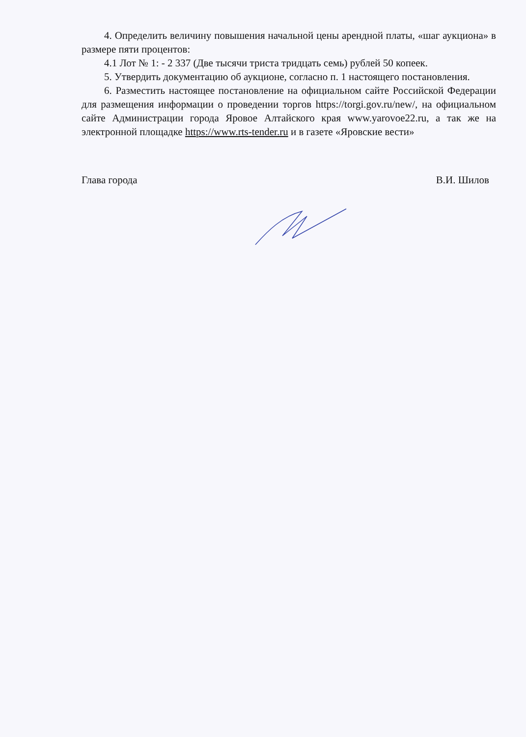4. Определить величину повышения начальной цены арендной платы, «шаг аукциона» в размере пяти процентов:
4.1 Лот № 1: - 2 337 (Две тысячи триста тридцать семь) рублей 50 копеек.
5. Утвердить документацию об аукционе, согласно п. 1 настоящего постановления.
6. Разместить настоящее постановление на официальном сайте Российской Федерации для размещения информации о проведении торгов https://torgi.gov.ru/new/, на официальном сайте Администрации города Яровое Алтайского края www.yarovoe22.ru, а так же на электронной площадке https://www.rts-tender.ru и в газете «Яровские вести»
Глава города В.И. Шилов